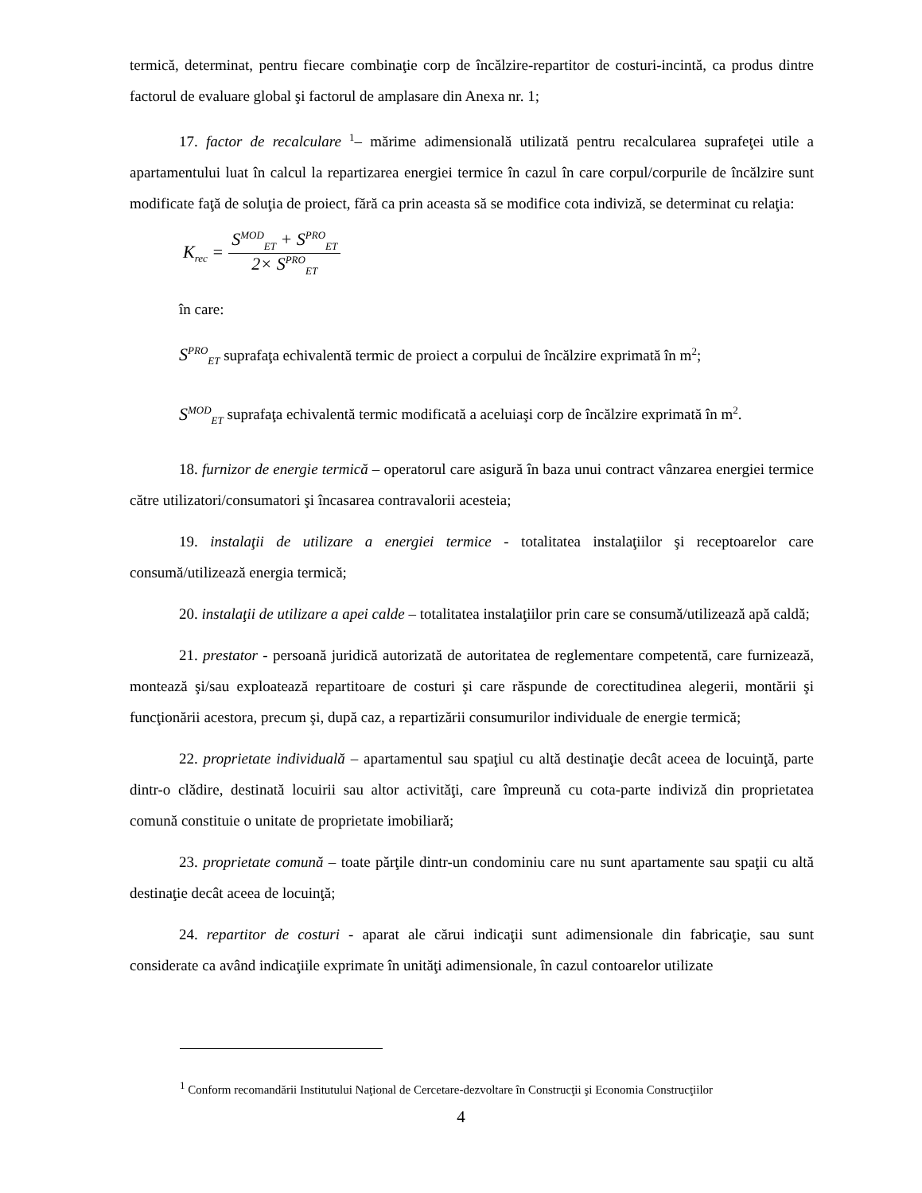termică, determinat, pentru fiecare combinaţie corp de încălzire-repartitor de costuri-incintă, ca produs dintre factorul de evaluare global şi factorul de amplasare din Anexa nr. 1;
17. factor de recalculare <sup>1</sup>– mărime adimensională utilizată pentru recalcularea suprafeţei utile a apartamentului luat în calcul la repartizarea energiei termice în cazul în care corpul/corpurile de încălzire sunt modificate faţă de soluţia de proiect, fără ca prin aceasta să se modifice cota indiviză, se determinat cu relaţia:
K<sub>rec</sub> =
S<sup>MOD</sup><sub>ET</sub> + S<sup>PRO</sup><sub>ET</sub>
2× S<sup>PRO</sup><sub>ET</sub>
în care:
S<sup>PRO</sup><sub>ET</sub> suprafaţa echivalentă termic de proiect a corpului de încălzire exprimată în m<sup>2</sup>;
S<sup>MOD</sup><sub>ET</sub> suprafaţa echivalentă termic modificată a aceluiaşi corp de încălzire exprimată în m<sup>2</sup>.
18. furnizor de energie termică – operatorul care asigură în baza unui contract vânzarea energiei termice către utilizatori/consumatori şi încasarea contravalorii acesteia;
19. instalaţii de utilizare a energiei termice - totalitatea instalaţiilor şi receptoarelor care consumă/utilizează energia termică;
20. instalaţii de utilizare a apei calde – totalitatea instalaţiilor prin care se consumă/utilizează apă caldă;
21. prestator - persoană juridică autorizată de autoritatea de reglementare competentă, care furnizează, montează şi/sau exploatează repartitoare de costuri şi care răspunde de corectitudinea alegerii, montării şi funcţionării acestora, precum şi, după caz, a repartizării consumurilor individuale de energie termică;
22. proprietate individuală – apartamentul sau spaţiul cu altă destinaţie decât aceea de locuinţă, parte dintr-o clădire, destinată locuirii sau altor activităţi, care împreună cu cota-parte indiviză din proprietatea comună constituie o unitate de proprietate imobiliară;
23. proprietate comună – toate părţile dintr-un condominiu care nu sunt apartamente sau spaţii cu altă destinaţie decât aceea de locuinţă;
24. repartitor de costuri - aparat ale cărui indicaţii sunt adimensionale din fabricaţie, sau sunt considerate ca având indicaţiile exprimate în unităţi adimensionale, în cazul contoarelor utilizate
<sup>1</sup> Conform recomandării Institutului Naţional de Cercetare-dezvoltare în Construcţii şi Economia Construcţiilor
4